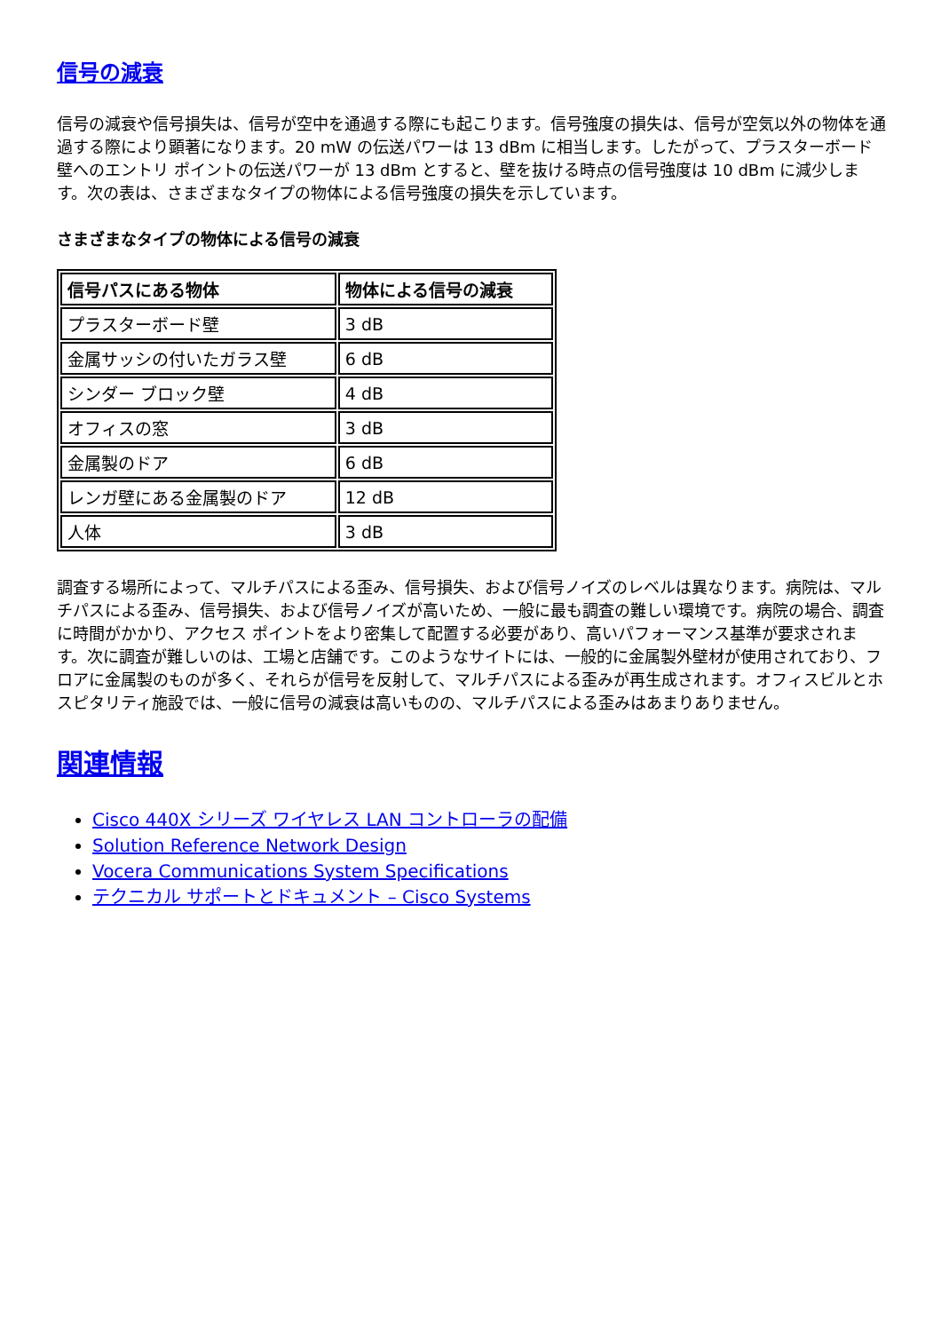信号の減衰
信号の減衰や信号損失は、信号が空中を通過する際にも起こります。信号強度の損失は、信号が空気以外の物体を通過する際により顕著になります。20 mW の伝送パワーは 13 dBm に相当します。したがって、プラスターボード壁へのエントリ ポイントの伝送パワーが 13 dBm とすると、壁を抜ける時点の信号強度は 10 dBm に減少します。次の表は、さまざまなタイプの物体による信号強度の損失を示しています。
さまざまなタイプの物体による信号の減衰
| 信号パスにある物体 | 物体による信号の減衰 |
| --- | --- |
| プラスターボード壁 | 3 dB |
| 金属サッシの付いたガラス壁 | 6 dB |
| シンダー ブロック壁 | 4 dB |
| オフィスの窓 | 3 dB |
| 金属製のドア | 6 dB |
| レンガ壁にある金属製のドア | 12 dB |
| 人体 | 3 dB |
調査する場所によって、マルチパスによる歪み、信号損失、および信号ノイズのレベルは異なります。病院は、マルチパスによる歪み、信号損失、および信号ノイズが高いため、一般に最も調査の難しい環境です。病院の場合、調査に時間がかかり、アクセス ポイントをより密集して配置する必要があり、高いパフォーマンス基準が要求されます。次に調査が難しいのは、工場と店舗です。このようなサイトには、一般的に金属製外壁材が使用されており、フロアに金属製のものが多く、それらが信号を反射して、マルチパスによる歪みが再生成されます。オフィスビルとホスピタリティ施設では、一般に信号の減衰は高いものの、マルチパスによる歪みはあまりありません。
関連情報
Cisco 440X シリーズ ワイヤレス LAN コントローラの配備
Solution Reference Network Design
Vocera Communications System Specifications
テクニカル サポートとドキュメント – Cisco Systems